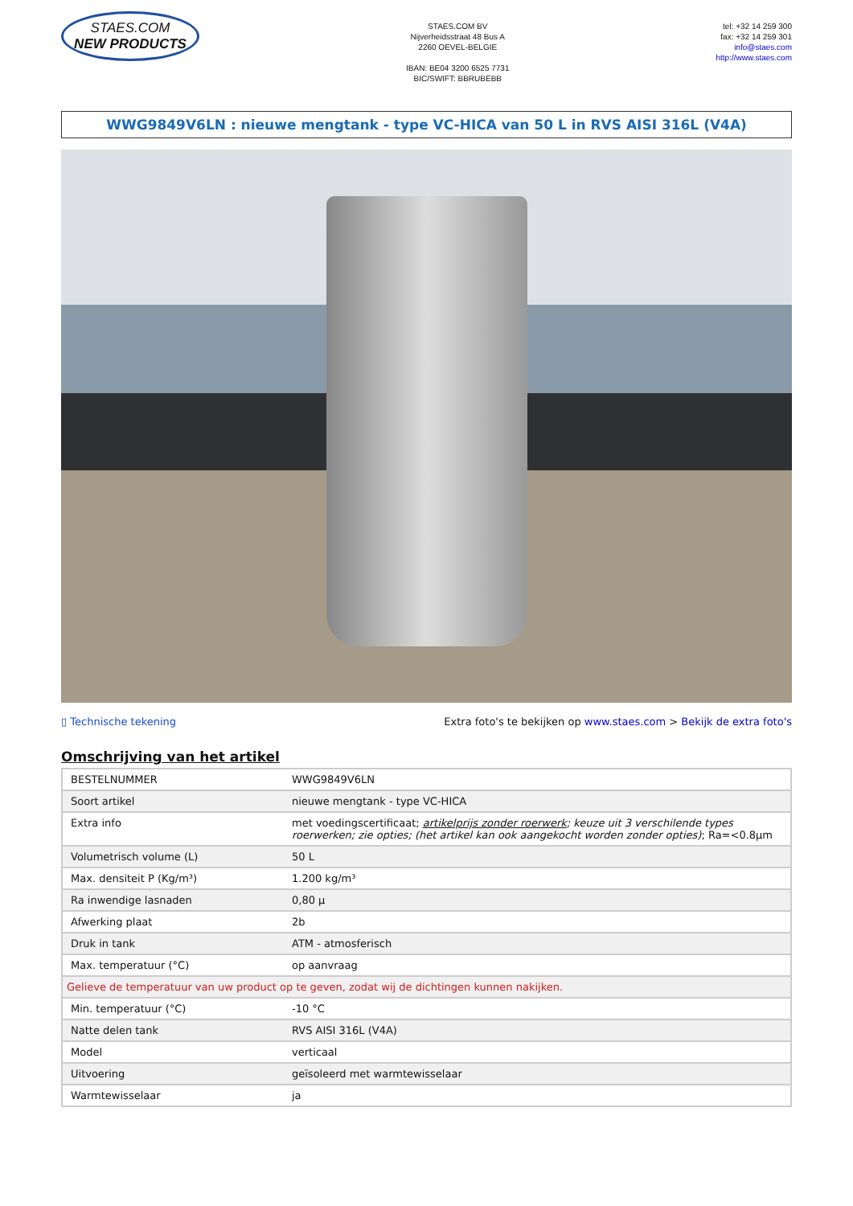STAES.COM
NEW PRODUCTS
STAES.COM BV
Nijverheidsstraat 48 Bus A
2260 OEVEL-BELGIE
IBAN: BE04 3200 6525 7731
BIC/SWIFT: BBRUBEBB
tel: +32 14 259 300
fax: +32 14 259 301
info@staes.com
http://www.staes.com
WWG9849V6LN : nieuwe mengtank - type VC-HICA van 50 L in RVS AISI 316L (V4A)
▯ Technische tekening Extra foto's te bekijken op www.staes.com > Bekijk de extra foto's
Omschrijving van het artikel
| BESTELNUMMER | WWG9849V6LN |
| Soort artikel | nieuwe mengtank - type VC-HICA |
| Extra info | met voedingscertificaat; artikelprijs zonder roerwerk ; keuze uit 3 verschilende types roerwerken; zie opties; (het artikel kan ook aangekocht worden zonder opties) ; Ra=<0.8µm |
| Volumetrisch volume (L) | 50 L |
| Max. densiteit P (Kg/m³) | 1.200 kg/m³ |
| Ra inwendige lasnaden | 0,80 µ |
| Afwerking plaat | 2b |
| Druk in tank | ATM - atmosferisch |
| Max. temperatuur (°C) | op aanvraag |
| Gelieve de temperatuur van uw product op te geven, zodat wij de dichtingen kunnen nakijken. | |
| Min. temperatuur (°C) | -10 °C |
| Natte delen tank | RVS AISI 316L (V4A) |
| Model | verticaal |
| Uitvoering | geïsoleerd met warmtewisselaar |
| Warmtewisselaar | ja |